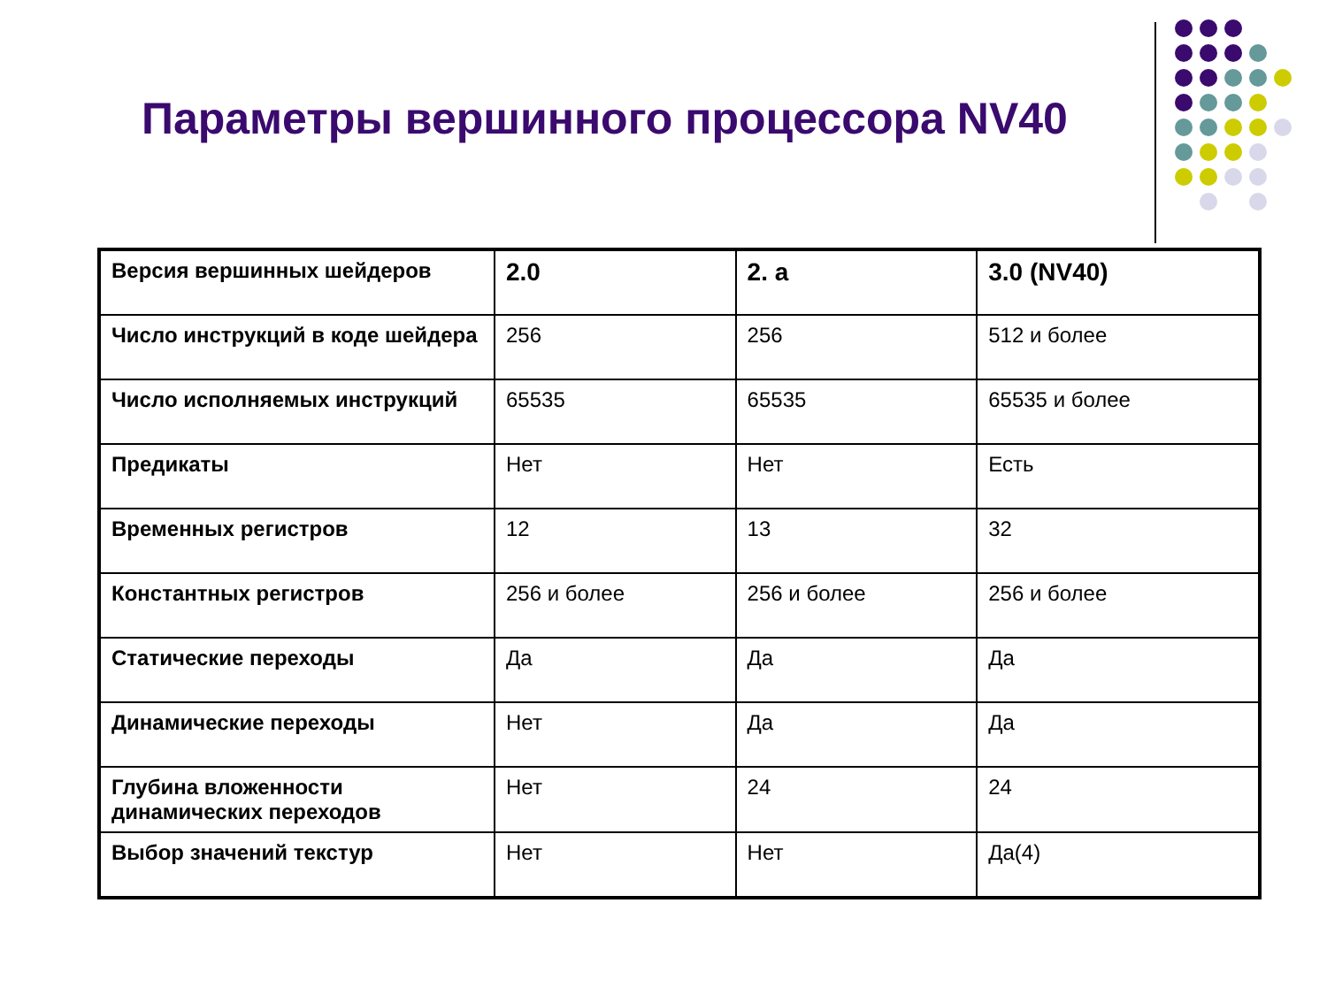Параметры вершинного процессора NV40
| Версия вершинных шейдеров | 2.0 | 2. a | 3.0 (NV40) |
| Число инструкций в коде шейдера | 256 | 256 | 512 и более |
| Число исполняемых инструкций | 65535 | 65535 | 65535 и более |
| Предикаты | Нет | Нет | Есть |
| Временных регистров | 12 | 13 | 32 |
| Константных регистров | 256 и более | 256 и более | 256 и более |
| Статические переходы | Да | Да | Да |
| Динамические переходы | Нет | Да | Да |
| Глубина вложенности динамических переходов | Нет | 24 | 24 |
| Выбор значений текстур | Нет | Нет | Да(4) |